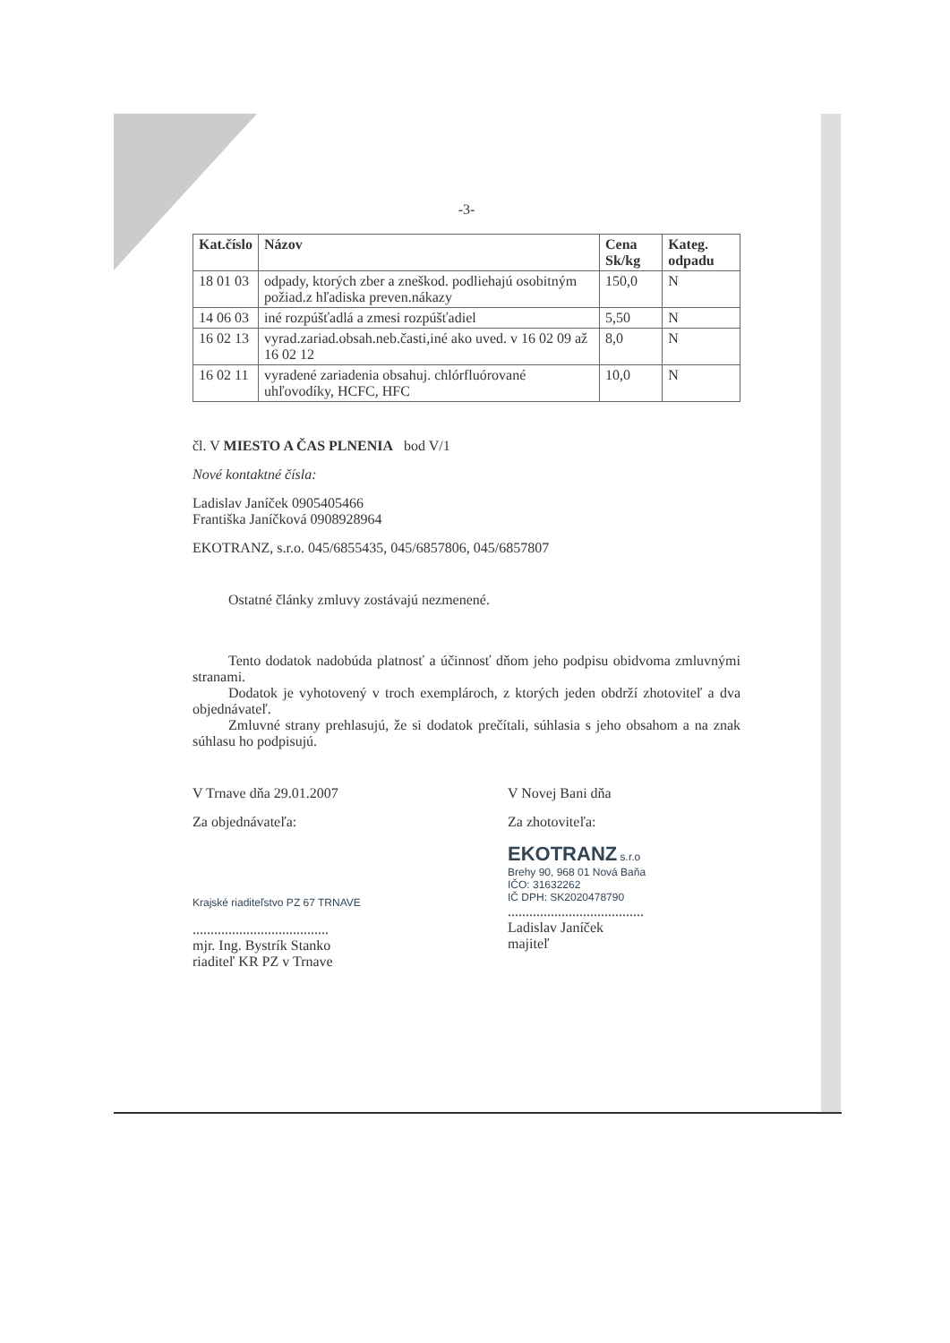-3-
| Kat.číslo | Názov | Cena Sk/kg | Kateg. odpadu |
| --- | --- | --- | --- |
| 18 01 03 | odpady, ktorých zber a zneškod. podliehajú osobitným požiad.z hľadiska preven.nákazy | 150,0 | N |
| 14 06 03 | iné rozpúšťadlá a zmesi rozpúšťadiel | 5,50 | N |
| 16 02 13 | vyrad.zariad.obsah.neb.časti,iné ako uved. v 16 02 09 až 16 02 12 | 8,0 | N |
| 16 02 11 | vyradené zariadenia obsahuj. chlórfluórované uhľovodíky, HCFC, HFC | 10,0 | N |
čl. V MIESTO A ČAS PLNENIA bod V/1
Nové kontaktné čísla:
Ladislav Janíček 0905405466
Františka Janíčková 0908928964
EKOTRANZ, s.r.o. 045/6855435, 045/6857806, 045/6857807
Ostatné články zmluvy zostávajú nezmenené.
Tento dodatok nadobúda platnosť a účinnosť dňom jeho podpisu obidvoma zmluvnými stranami.
Dodatok je vyhotovený v troch exemplároch, z ktorých jeden obdrží zhotoviteľ a dva objednávateľ.
Zmluvné strany prehlasujú, že si dodatok prečítali, súhlasia s jeho obsahom a na znak súhlasu ho podpisujú.
V Trnave dňa 29.01.2007
Za objednávateľa:
Krajské riaditeľstvo PZ 67 TRNAVE
......................................
mjr. Ing. Bystrík Stanko
riaditeľ KR PZ v Trnave
V Novej Bani dňa
Za zhotoviteľa:
EKOTRANZ s.r.o
Brehy 90, 968 01 Nová Baňa
IČO: 31632262
IČ DPH: SK2020478790
......................................
Ladislav Janíček
majiteľ